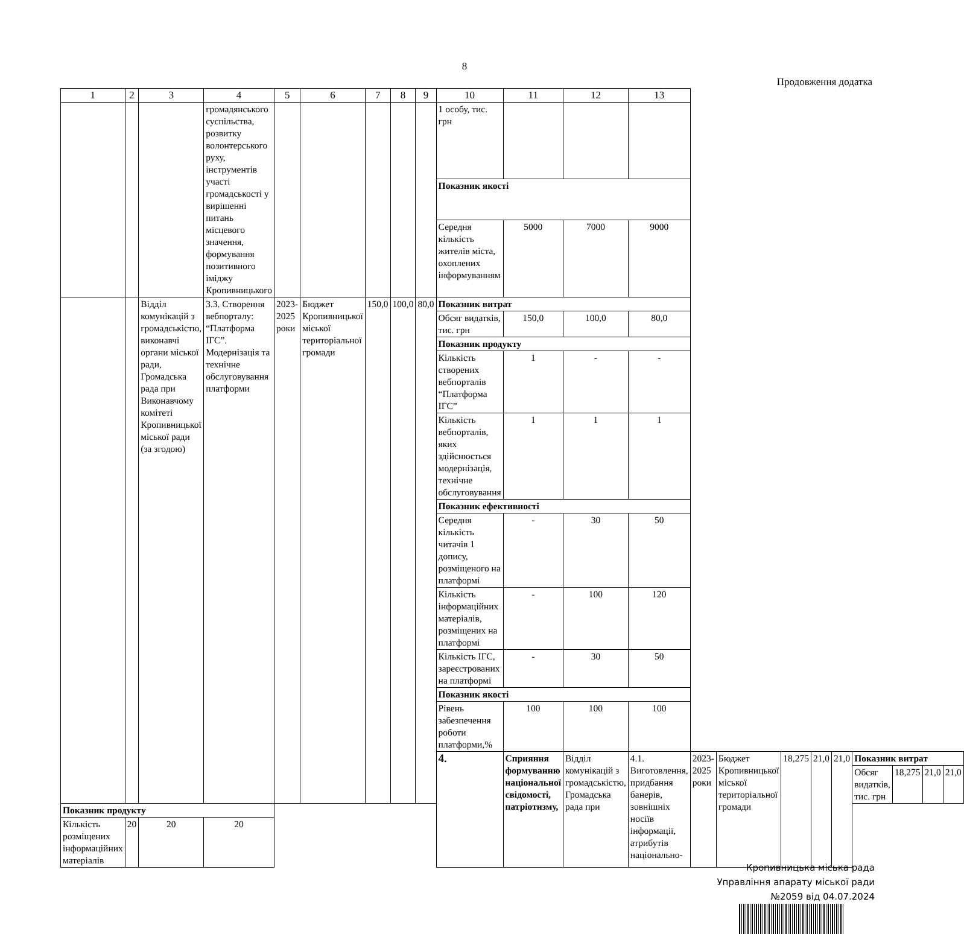8
Продовження додатка
| 1 | 2 | 3 | 4 | 5 | 6 | 7 | 8 | 9 | 10 | 11 | 12 | 13 | | | | | | | | | |
| | | | громадянського суспільства, розвитку волонтерського руху, інструментів участі громадськості у вирішенні питань місцевого значення, формування позитивного іміджу Кропивницького | | | | | | 1 особу, тис. грн | | | | | | | | | | | | |
| | | | | | | | | | Показник якості | | | | | | | | | | | | |
| | | | | | | | | | Середня кількість жителів міста, охоплених інформуванням | 5000 | 7000 | 9000 | | | | | | | | | |
| | | Відділ комунікацій з громадськістю, виконавчі органи міської ради, Громадська рада при Виконавчому комітеті Кропивницької міської ради (за згодою) | 3.3. Створення вебпорталу: “Платформа ІГС”. Модернізація та технічне обслуговування платформи | 2023-2025 роки | Бюджет Кропивницької міської територіальної громади | 150,0 | 100,0 | 80,0 | Показник витрат | | | | | | | | | | | | |
| | | | | | | | | | Обсяг видатків, тис. грн | 150,0 | 100,0 | 80,0 | | | | | | | | | |
| | | | | | | | | | Показник продукту | | | | | | | | | | | | |
| | | | | | | | | | Кількість створених вебпорталів “Платформа ІГС” | 1 | - | - | | | | | | | | | |
| | | | | | | | | | Кількість вебпорталів, яких здійснюється модернізація, технічне обслуговування | 1 | 1 | 1 | | | | | | | | | |
| | | | | | | | | | Показник ефективності | | | | | | | | | | | | |
| | | | | | | | | | Середня кількість читачів 1 допису, розміщеного на платформі | - | 30 | 50 | | | | | | | | | |
| | | | | | | | | | Кількість інформаційних матеріалів, розміщених на платформі | - | 100 | 120 | | | | | | | | | |
| | | | | | | | | | Кількість ІГС, зареєстрованих на платформі | - | 30 | 50 | | | | | | | | | |
| | | | | | | | | | Показник якості | | | | | | | | | | | | |
| | | | | | | | | | Рівень забезпечення роботи платформи,% | 100 | 100 | 100 | | | | | | | | | |
| | | | | | | | | | 4. | Сприяння формуванню національної свідомості, патріотизму, | Відділ комунікацій з громадськістю, Громадська рада при | 4.1. Виготовлення, придбання банерів, зовнішніх носіїв інформації, атрибутів національно- | 2023-2025 роки | Бюджет Кропивницької міської територіальної громади | 18,275 | 21,0 | 21,0 | Показник витрат | | | |
| | | | | | | | | | | | | | | | | | | Обсяг видатків, тис. грн | 18,275 | 21,0 | 21,0 |
| Показник продукту | | | | | | | | | | | | | | | | | | | | | |
| Кількість розміщених інформаційних матеріалів | 20 | 20 | 20 | | | | | | | | | | | | | | | | | | |
Кропивницька міська рада
Управління апарату міської ради
№2059 від 04.07.2024